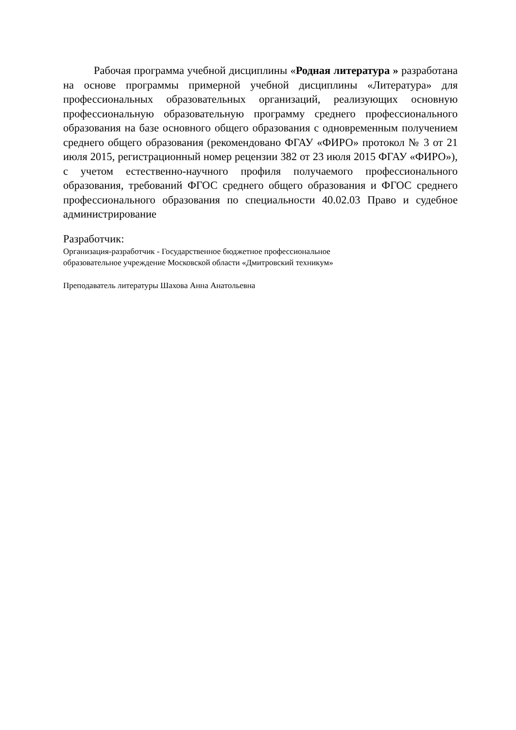Рабочая программа учебной дисциплины «Родная литература » разработана на основе программы примерной учебной дисциплины «Литература» для профессиональных образовательных организаций, реализующих основную профессиональную образовательную программу среднего профессионального образования на базе основного общего образования с одновременным получением среднего общего образования (рекомендовано ФГАУ «ФИРО» протокол № 3 от 21 июля 2015, регистрационный номер рецензии 382 от 23 июля 2015 ФГАУ «ФИРО»), с учетом естественно-научного профиля получаемого профессионального образования, требований ФГОС среднего общего образования и ФГОС среднего профессионального образования по специальности 40.02.03 Право и судебное администрирование
Разработчик:
Организация-разработчик - Государственное бюджетное профессиональное
образовательное учреждение Московской области «Дмитровский техникум»
Преподаватель литературы Шахова Анна Анатольевна